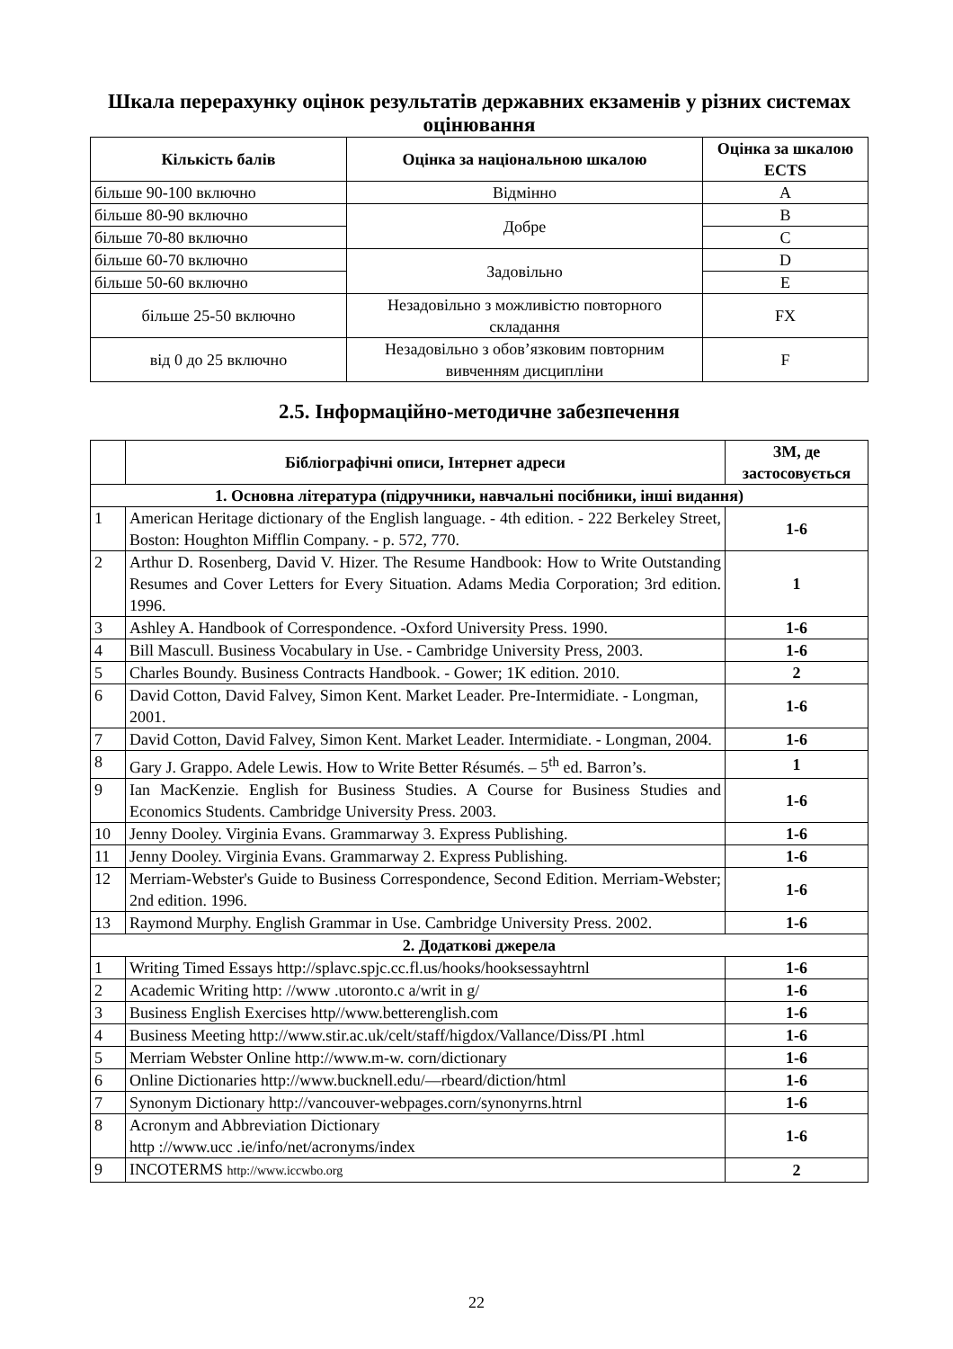Шкала перерахунку оцінок результатів державних екзаменів у різних системах оцінювання
| Кількість балів | Оцінка за національною шкалою | Оцінка за шкалою ECTS |
| --- | --- | --- |
| більше 90-100 включно | Відмінно | A |
| більше 80-90 включно | Добре | B |
| більше 70-80 включно | | C |
| більше 60-70 включно | Задовільно | D |
| більше 50-60 включно | | E |
| більше 25-50 включно | Незадовільно з можливістю повторного складання | FX |
| від 0 до 25 включно | Незадовільно з обов’язковим повторним вивченням дисципліни | F |
2.5. Інформаційно-методичне забезпечення
| | Бібліографічні описи, Інтернет адреси | ЗМ, де застосовується |
| --- | --- | --- |
| 1. Основна література (підручники, навчальні посібники, інші видання) | | |
| 1 | American Heritage dictionary of the English language. - 4th edition. - 222 Berkeley Street, Boston: Houghton Mifflin Company. - p. 572, 770. | 1-6 |
| 2 | Arthur D. Rosenberg, David V. Hizer. The Resume Handbook: How to Write Outstanding Resumes and Cover Letters for Every Situation. Adams Media Corporation; 3rd edition. 1996. | 1 |
| 3 | Ashley A. Handbook of Correspondence. -Oxford University Press. 1990. | 1-6 |
| 4 | Bill Mascull. Business Vocabulary in Use. - Cambridge University Press, 2003. | 1-6 |
| 5 | Charles Boundy. Business Contracts Handbook. - Gower; 1K edition. 2010. | 2 |
| 6 | David Cotton, David Falvey, Simon Kent. Market Leader. Pre-Intermidiate. - Longman, 2001. | 1-6 |
| 7 | David Cotton, David Falvey, Simon Kent. Market Leader. Intermidiate. - Longman, 2004. | 1-6 |
| 8 | Gary J. Grappo. Adele Lewis. How to Write Better Résumés. – 5<sup>th</sup> ed. Barron’s. | 1 |
| 9 | Ian MacKenzie. English for Business Studies. A Course for Business Studies and Economics Students. Cambridge University Press. 2003. | 1-6 |
| 10 | Jenny Dooley. Virginia Evans. Grammarway 3. Express Publishing. | 1-6 |
| 11 | Jenny Dooley. Virginia Evans. Grammarway 2. Express Publishing. | 1-6 |
| 12 | Merriam-Webster's Guide to Business Correspondence, Second Edition. Merriam-Webster; 2nd edition. 1996. | 1-6 |
| 13 | Raymond Murphy. English Grammar in Use. Cambridge University Press. 2002. | 1-6 |
| 2. Додаткові джерела | | |
| 1 | Writing Timed Essays http://splavc.spjc.cc.fl.us/hooks/hooksessayhtrnl | 1-6 |
| 2 | Academic Writing http: //www .utoronto.c a/writ in g/ | 1-6 |
| 3 | Business English Exercises http//www.betterenglish.com | 1-6 |
| 4 | Business Meeting http://www.stir.ac.uk/celt/staff/higdox/Vallance/Diss/PI .html | 1-6 |
| 5 | Merriam Webster Online http://www.m-w. corn/dictionary | 1-6 |
| 6 | Online Dictionaries http://www.bucknell.edu/—rbeard/diction/html | 1-6 |
| 7 | Synonym Dictionary http://vancouver-webpages.corn/synonyrns.htrnl | 1-6 |
| 8 | Acronym and Abbreviation Dictionary http ://www.ucc .ie/info/net/acronyms/index | 1-6 |
| 9 | INCOTERMS http://www.iccwbo.org | 2 |
22